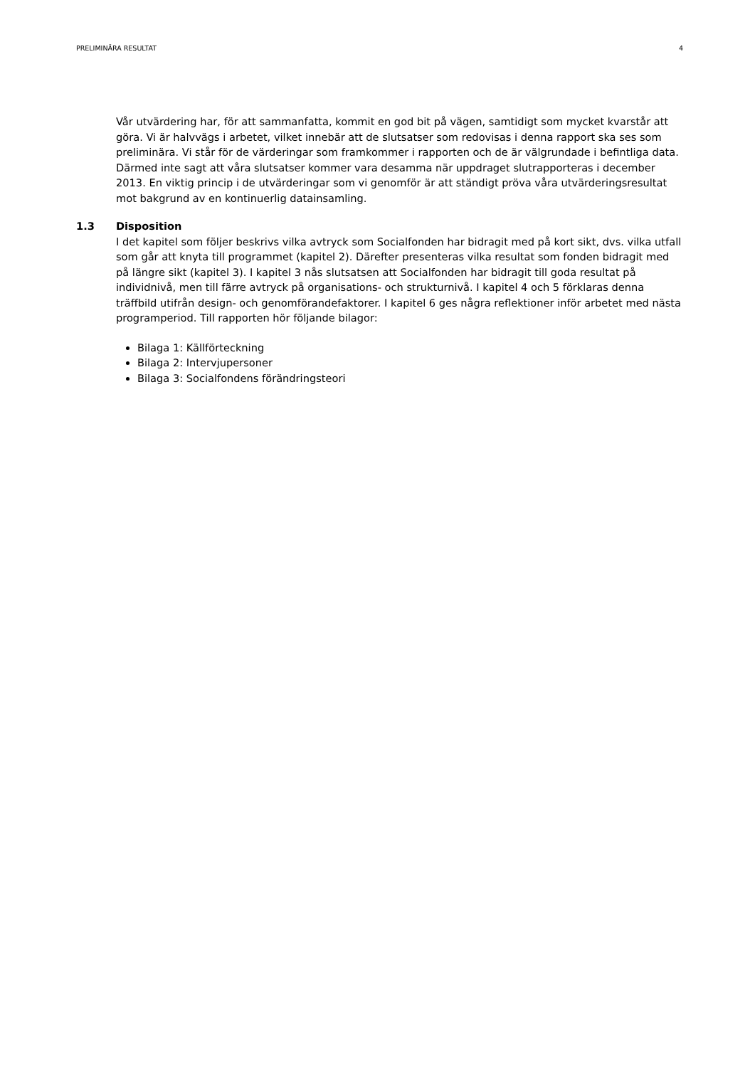PRELIMINÄRA RESULTAT 4
Vår utvärdering har, för att sammanfatta, kommit en god bit på vägen, samtidigt som mycket kvarstår att göra. Vi är halvvägs i arbetet, vilket innebär att de slutsatser som redovisas i denna rapport ska ses som preliminära. Vi står för de värderingar som framkommer i rapporten och de är välgrundade i befintliga data. Därmed inte sagt att våra slutsatser kommer vara desamma när uppdraget slutrapporteras i december 2013. En viktig princip i de utvärderingar som vi genomför är att ständigt pröva våra utvärderingsresultat mot bakgrund av en kontinuerlig datainsamling.
1.3 Disposition
I det kapitel som följer beskrivs vilka avtryck som Socialfonden har bidragit med på kort sikt, dvs. vilka utfall som går att knyta till programmet (kapitel 2). Därefter presenteras vilka resultat som fonden bidragit med på längre sikt (kapitel 3). I kapitel 3 nås slutsatsen att Socialfonden har bidragit till goda resultat på individnivå, men till färre avtryck på organisations- och strukturnivå. I kapitel 4 och 5 förklaras denna träffbild utifrån design- och genomförandefaktorer. I kapitel 6 ges några reflektioner inför arbetet med nästa programperiod. Till rapporten hör följande bilagor:
Bilaga 1: Källförteckning
Bilaga 2: Intervjupersoner
Bilaga 3: Socialfondens förändringsteori